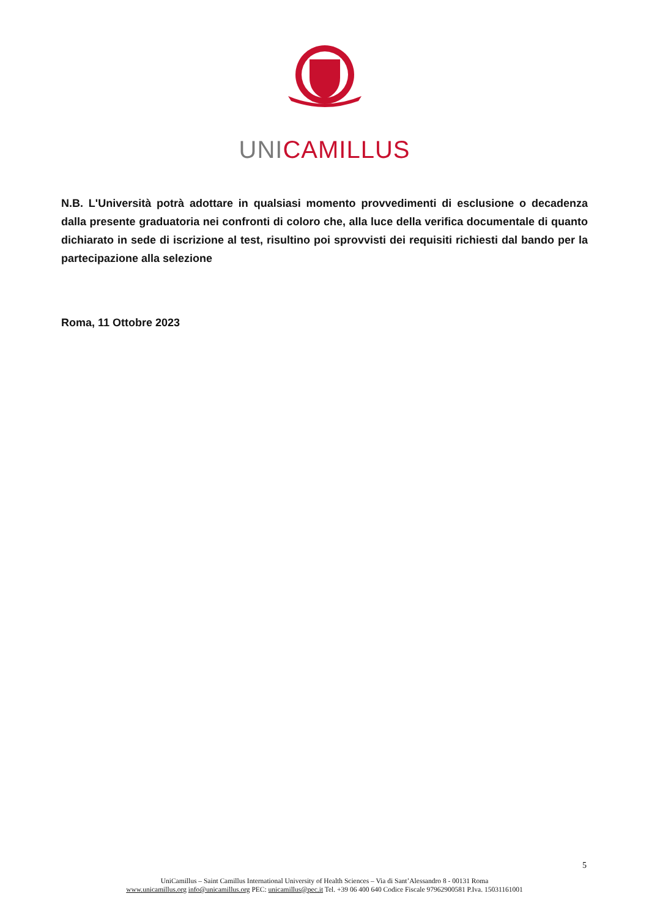UNI CAMILLUS
N.B. L'Università potrà adottare in qualsiasi momento provvedimenti di esclusione o decadenza dalla presente graduatoria nei confronti di coloro che, alla luce della verifica documentale di quanto dichiarato in sede di iscrizione al test, risultino poi sprovvisti dei requisiti richiesti dal bando per la partecipazione alla selezione
Roma, 11 Ottobre 2023
5
UniCamillus – Saint Camillus International University of Health Sciences – Via di Sant’Alessandro 8 - 00131 Roma
www.unicamillus.org info@unicamillus.org PEC: unicamillus@pec.it Tel. +39 06 400 640 Codice Fiscale 97962900581 P.Iva. 15031161001